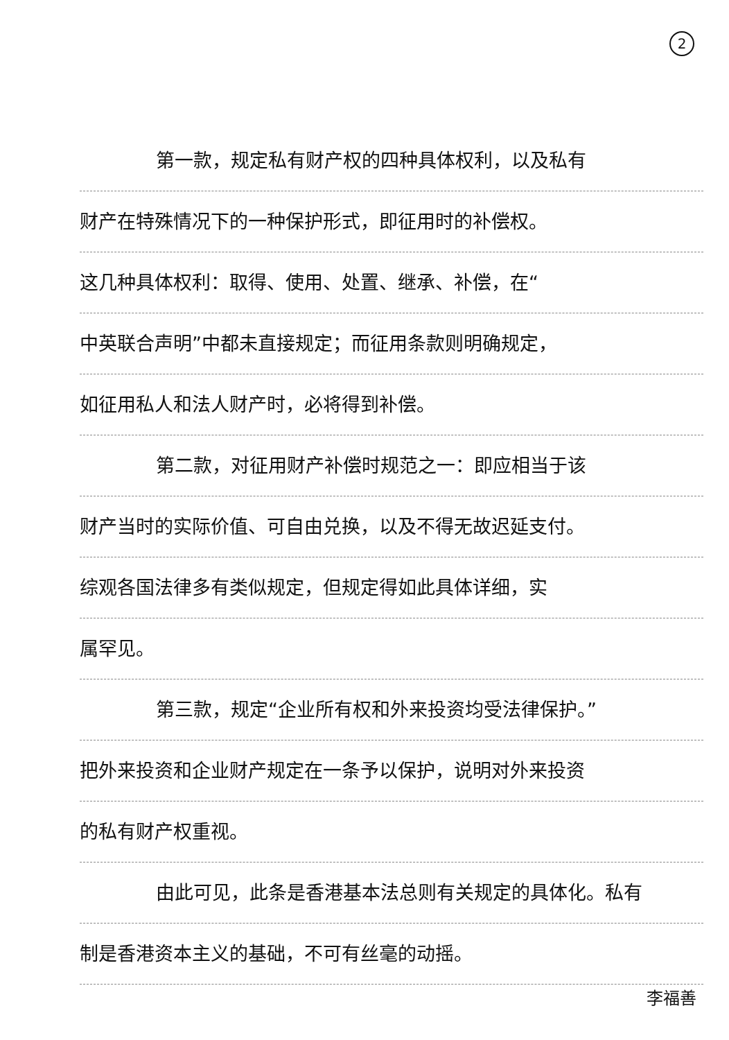2
第一款，规定私有财产权的四种具体权利，以及私有
财产在特殊情况下的一种保护形式，即征用时的补偿权。
这几种具体权利：取得、使用、处置、继承、补偿，在“
中英联合声明”中都未直接规定；而征用条款则明确规定，
如征用私人和法人财产时，必将得到补偿。
第二款，对征用财产补偿时规范之一：即应相当于该
财产当时的实际价值、可自由兑换，以及不得无故迟延支付。
综观各国法律多有类似规定，但规定得如此具体详细，实
属罕见。
第三款，规定“企业所有权和外来投资均受法律保护。”
把外来投资和企业财产规定在一条予以保护，说明对外来投资
的私有财产权重视。
由此可见，此条是香港基本法总则有关规定的具体化。私有
制是香港资本主义的基础，不可有丝毫的动摇。
李福善